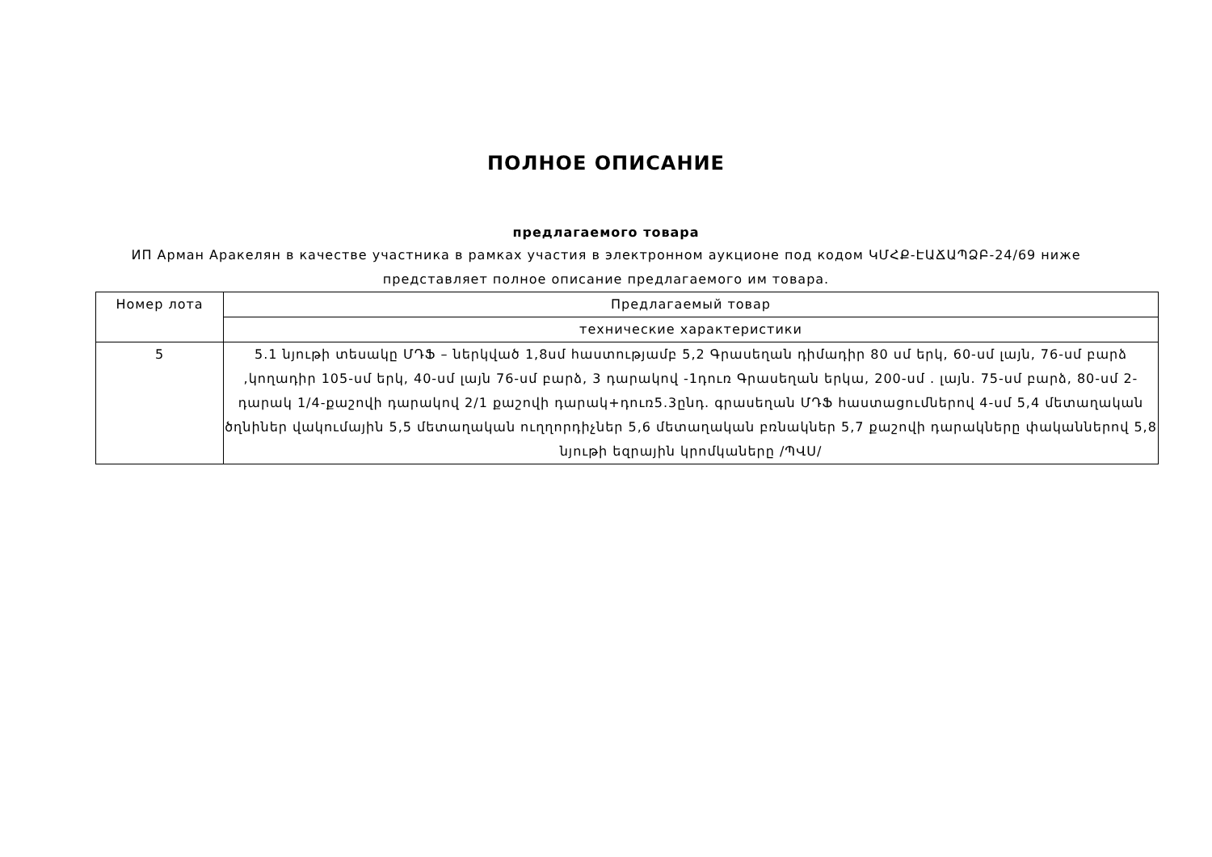ПОЛНОЕ ОПИСАНИЕ
предлагаемого товара
ИП Арман Аракелян в качестве участника в рамках участия в электронном аукционе под кодом ԿՄՀՔ-ԷԱՃԱՊՁԲ-24/69 ниже представляет полное описание предлагаемого им товара.
| Номер лота | Предлагаемый товар |
| --- | --- |
| | технические характеристики |
| 5 | 5.1 նյութի տեսակը ՄԴՖ – ներկված 1,8սմ հաստությամբ 5,2 Գրասեղան դիմադիր 80 սմ երկ, 60-սմ լայն, 76-սմ բարձ ,կողադիր 105-սմ երկ, 40-սմ լայն 76-սմ բարձ, 3 դարակով -1դուռ Գրասեղան երկա, 200-սմ . լայն. 75-սմ բարձ, 80-սմ 2-դարակ 1/4-քաշովի դարակով 2/1 քաշովի դարակ+դուռ5.3ընդ. գրասեղան ՄԴՖ հաստացումներով 4-սմ 5,4 մետաղական ծղնիներ վակումային 5,5 մետաղական ուղղորդիչներ 5,6 մետաղական բռնակներ 5,7 քաշովի դարակները փականներով 5,8 նյութի եզրային կրոմկաները /ՊՎՍ/ |